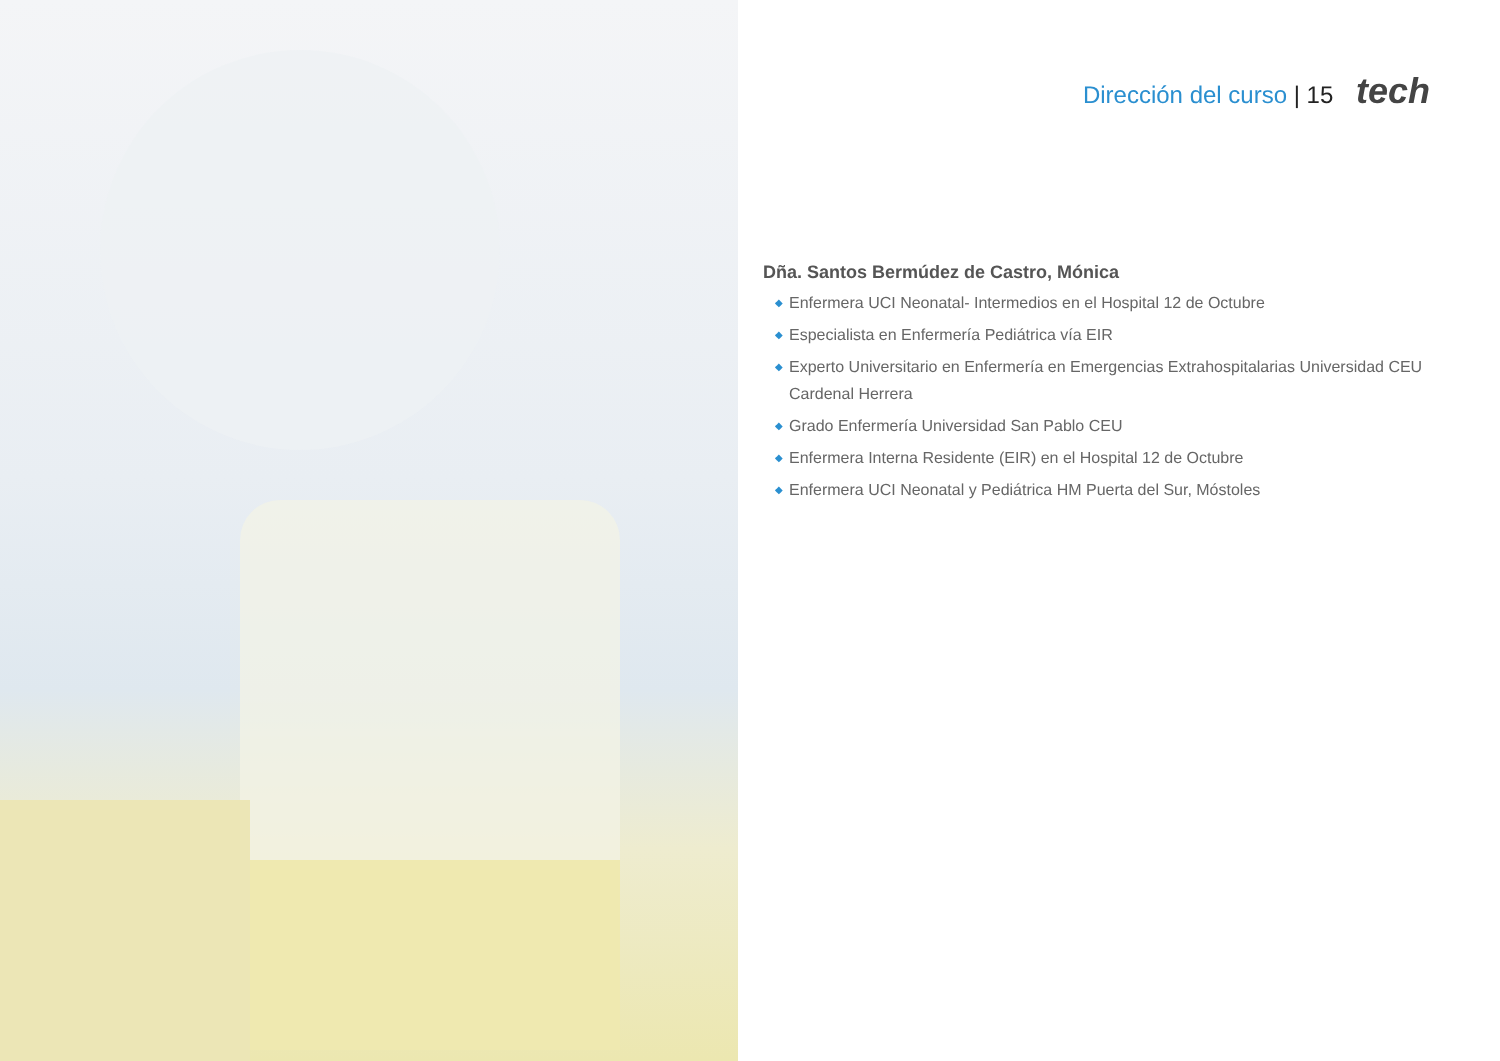Dirección del curso | 15 tech
Dña. Santos Bermúdez de Castro, Mónica
◆ Enfermera UCI Neonatal- Intermedios en el Hospital 12 de Octubre
◆ Especialista en Enfermería Pediátrica vía EIR
◆ Experto Universitario en Enfermería en Emergencias Extrahospitalarias Universidad CEU Cardenal Herrera
◆ Grado Enfermería Universidad San Pablo CEU
◆ Enfermera Interna Residente (EIR) en el Hospital 12 de Octubre
◆ Enfermera UCI Neonatal y Pediátrica HM Puerta del Sur, Móstoles